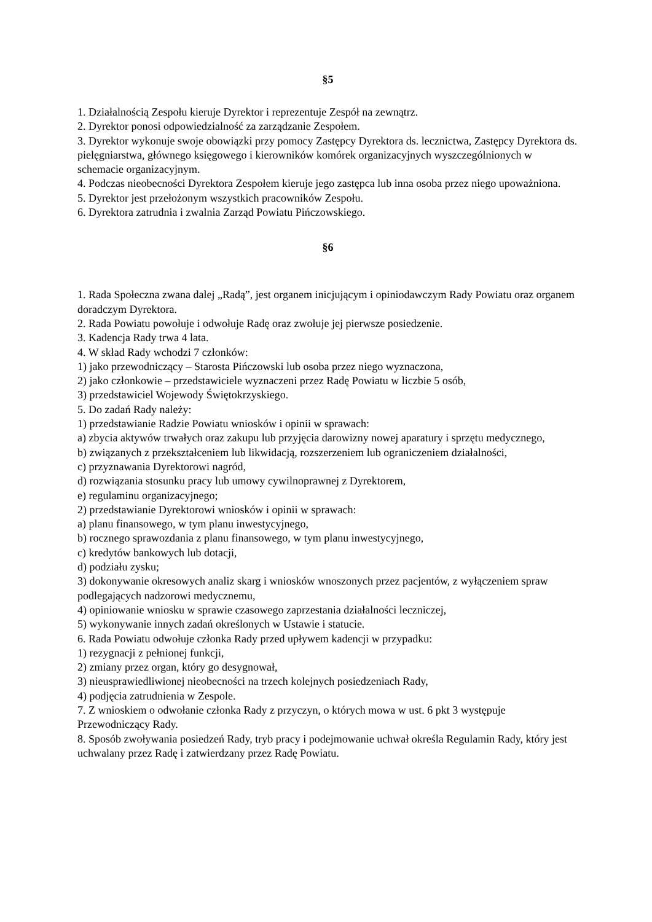§5
1. Działalnością Zespołu kieruje Dyrektor i reprezentuje Zespół na zewnątrz.
2. Dyrektor ponosi odpowiedzialność za zarządzanie Zespołem.
3. Dyrektor wykonuje swoje obowiązki przy pomocy Zastępcy Dyrektora ds. lecznictwa, Zastępcy Dyrektora ds. pielęgniarstwa, głównego księgowego i kierowników komórek organizacyjnych wyszczególnionych w schemacie organizacyjnym.
4. Podczas nieobecności Dyrektora Zespołem kieruje jego zastępca lub inna osoba przez niego upoważniona.
5. Dyrektor jest przełożonym wszystkich pracowników Zespołu.
6. Dyrektora zatrudnia i zwalnia Zarząd Powiatu Pińczowskiego.
§6
1. Rada Społeczna zwana dalej „Radą”, jest organem inicjującym i opiniodawczym Rady Powiatu oraz organem doradczym Dyrektora.
2. Rada Powiatu powołuje i odwołuje Radę oraz zwołuje jej pierwsze posiedzenie.
3. Kadencja Rady trwa 4 lata.
4. W skład Rady wchodzi 7 członków:
1) jako przewodniczący – Starosta Pińczowski lub osoba przez niego wyznaczona,
2) jako członkowie – przedstawiciele wyznaczeni przez Radę Powiatu w liczbie 5 osób,
3) przedstawiciel Wojewody Świętokrzyskiego.
5. Do zadań Rady należy:
1) przedstawianie Radzie Powiatu wniosków i opinii w sprawach:
a) zbycia aktywów trwałych oraz zakupu lub przyjęcia darowizny nowej aparatury i sprzętu medycznego,
b) związanych z przekształceniem lub likwidacją, rozszerzeniem lub ograniczeniem działalności,
c) przyznawania Dyrektorowi nagród,
d) rozwiązania stosunku pracy lub umowy cywilnoprawnej z Dyrektorem,
e) regulaminu organizacyjnego;
2) przedstawianie Dyrektorowi wniosków i opinii w sprawach:
a) planu finansowego, w tym planu inwestycyjnego,
b) rocznego sprawozdania z planu finansowego, w tym planu inwestycyjnego,
c) kredytów bankowych lub dotacji,
d) podziału zysku;
3) dokonywanie okresowych analiz skarg i wniosków wnoszonych przez pacjentów, z wyłączeniem spraw podlegających nadzorowi medycznemu,
4) opiniowanie wniosku w sprawie czasowego zaprzestania działalności leczniczej,
5) wykonywanie innych zadań określonych w Ustawie i statucie.
6. Rada Powiatu odwołuje członka Rady przed upływem kadencji w przypadku:
1) rezygnacji z pełnionej funkcji,
2) zmiany przez organ, który go desygnował,
3) nieusprawiedliwionej nieobecności na trzech kolejnych posiedzeniach Rady,
4) podjęcia zatrudnienia w Zespole.
7. Z wnioskiem o odwołanie członka Rady z przyczyn, o których mowa w ust. 6 pkt 3 występuje Przewodniczący Rady.
8. Sposób zwoływania posiedzeń Rady, tryb pracy i podejmowanie uchwał określa Regulamin Rady, który jest uchwalany przez Radę i zatwierdzany przez Radę Powiatu.